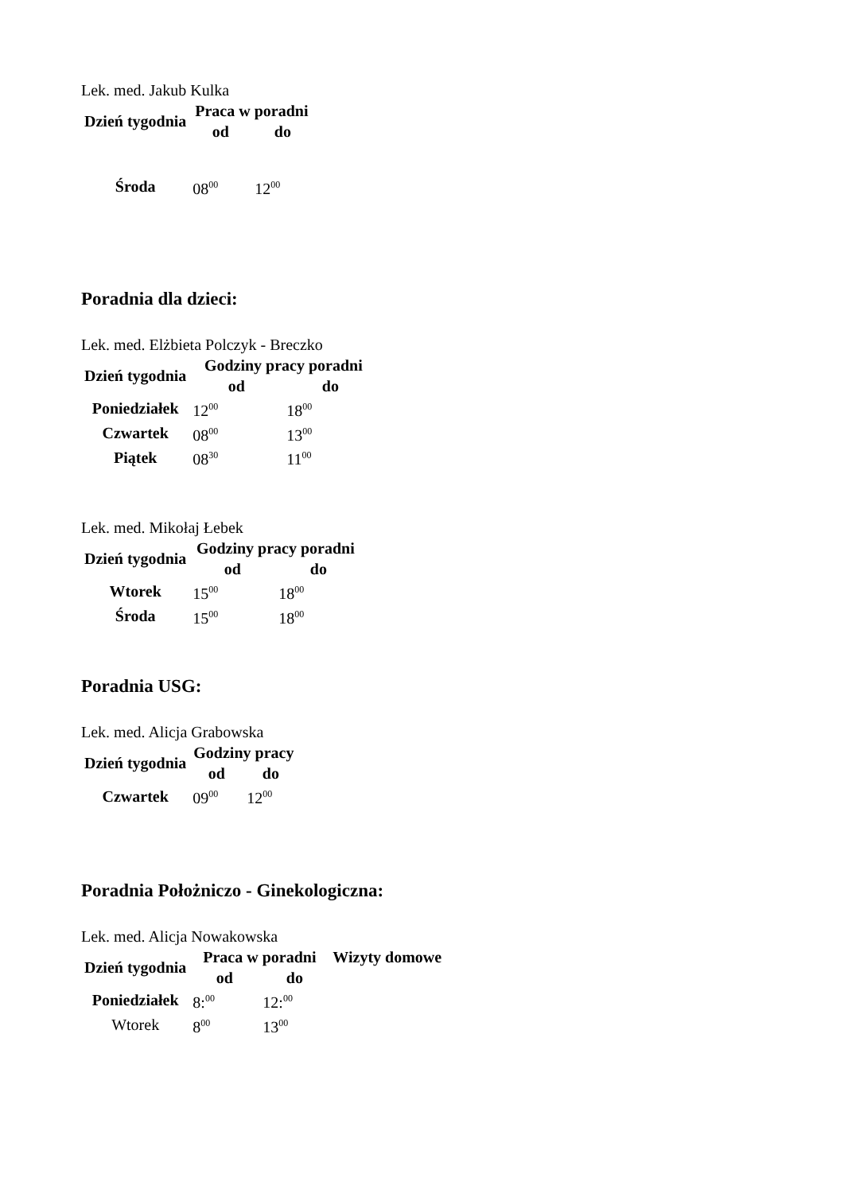Lek. med. Jakub Kulka
| Dzień tygodnia | Praca w poradni | |
| --- | --- | --- |
| | od | do |
| Środa | 08<sup>00</sup> | 12<sup>00</sup> |
Poradnia dla dzieci:
Lek. med. Elżbieta Polczyk - Breczko
| Dzień tygodnia | Godziny pracy poradni | |
| --- | --- | --- |
| | od | do |
| Poniedziałek | 12<sup>00</sup> | 18<sup>00</sup> |
| Czwartek | 08<sup>00</sup> | 13<sup>00</sup> |
| Piątek | 08<sup>30</sup> | 11<sup>00</sup> |
Lek. med. Mikołaj Łebek
| Dzień tygodnia | Godziny pracy poradni | |
| --- | --- | --- |
| | od | do |
| Wtorek | 15<sup>00</sup> | 18<sup>00</sup> |
| Środa | 15<sup>00</sup> | 18<sup>00</sup> |
Poradnia USG:
Lek. med. Alicja Grabowska
| Dzień tygodnia | Godziny pracy | |
| --- | --- | --- |
| | od | do |
| Czwartek | 09<sup>00</sup> | 12<sup>00</sup> |
Poradnia Położniczo - Ginekologiczna:
Lek. med. Alicja Nowakowska
| Dzień tygodnia | Praca w poradni | | Wizyty domowe |
| --- | --- | --- | --- |
| | od | do | |
| Poniedziałek | 8:<sup>00</sup> | 12:<sup>00</sup> | |
| Wtorek | 8<sup>00</sup> | 13<sup>00</sup> | |